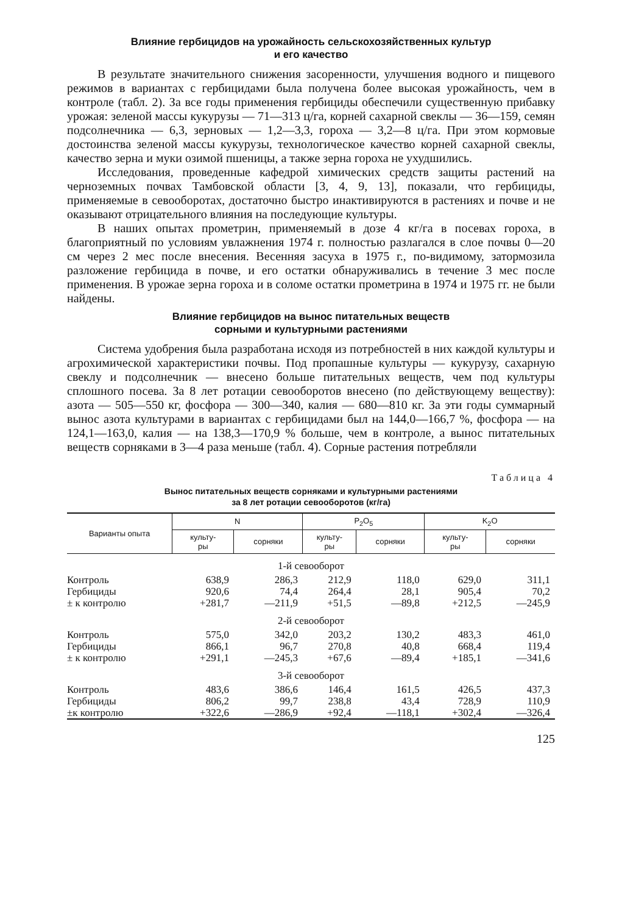Влияние гербицидов на урожайность сельскохозяйственных культур
и его качество
В результате значительного снижения засоренности, улучшения водного и пищевого режимов в вариантах с гербицидами была получена более высокая урожайность, чем в контроле (табл. 2). За все годы применения гербициды обеспечили существенную прибавку урожая: зеленой массы кукурузы — 71—313 ц/га, корней сахарной свеклы — 36—159, семян подсолнечника — 6,3, зерновых — 1,2—3,3, гороха — 3,2—8 ц/га. При этом кормовые достоинства зеленой массы кукурузы, технологическое качество корней сахарной свеклы, качество зерна и муки озимой пшеницы, а также зерна гороха не ухудшились.
Исследования, проведенные кафедрой химических средств защиты растений на черноземных почвах Тамбовской области [3, 4, 9, 13], показали, что гербициды, применяемые в севооборотах, достаточно быстро инактивируются в растениях и почве и не оказывают отрицательного влияния на последующие культуры.
В наших опытах прометрин, применяемый в дозе 4 кг/га в посевах гороха, в благоприятный по условиям увлажнения 1974 г. полностью разлагался в слое почвы 0—20 см через 2 мес после внесения. Весенняя засуха в 1975 г., по-видимому, затормозила разложение гербицида в почве, и его остатки обнаруживались в течение 3 мес после применения. В урожае зерна гороха и в соломе остатки прометрина в 1974 и 1975 гг. не были найдены.
Влияние гербицидов на вынос питательных веществ
сорными и культурными растениями
Система удобрения была разработана исходя из потребностей в них каждой культуры и агрохимической характеристики почвы. Под пропашные культуры — кукурузу, сахарную свеклу и подсолнечник — внесено больше питательных веществ, чем под культуры сплошного посева. За 8 лет ротации севооборотов внесено (по действующему веществу): азота — 505—550 кг, фосфора — 300—340, калия — 680—810 кг. За эти годы суммарный вынос азота культурами в вариантах с гербицидами был на 144,0—166,7 %, фосфора — на 124,1—163,0, калия — на 138,3—170,9 % больше, чем в контроле, а вынос питательных веществ сорняками в 3—4 раза меньше (табл. 4). Сорные растения потребляли
Таблица 4
Вынос питательных веществ сорняками и культурными растениями
за 8 лет ротации севооборотов (кг/га)
| Варианты опыта | N | | P<sub>2</sub>O<sub>5</sub> | | K<sub>2</sub>O | |
| --- | --- | --- | --- | --- | --- | --- |
| | культу- ры | сорняки | культу- ры | сорняки | культу- ры | сорняки |
| 1-й севооборот | | | | | | |
| Контроль | 638,9 | 286,3 | 212,9 | 118,0 | 629,0 | 311,1 |
| Гербициды | 920,6 | 74,4 | 264,4 | 28,1 | 905,4 | 70,2 |
| ± к контролю | +281,7 | —211,9 | +51,5 | —89,8 | +212,5 | —245,9 |
| 2-й севооборот | | | | | | |
| Контроль | 575,0 | 342,0 | 203,2 | 130,2 | 483,3 | 461,0 |
| Гербициды | 866,1 | 96,7 | 270,8 | 40,8 | 668,4 | 119,4 |
| ± к контролю | +291,1 | —245,3 | +67,6 | —89,4 | +185,1 | —341,6 |
| 3-й севооборот | | | | | | |
| Контроль | 483,6 | 386,6 | 146,4 | 161,5 | 426,5 | 437,3 |
| Гербициды | 806,2 | 99,7 | 238,8 | 43,4 | 728,9 | 110,9 |
| ±к контролю | +322,6 | —286,9 | +92,4 | —118,1 | +302,4 | —326,4 |
125